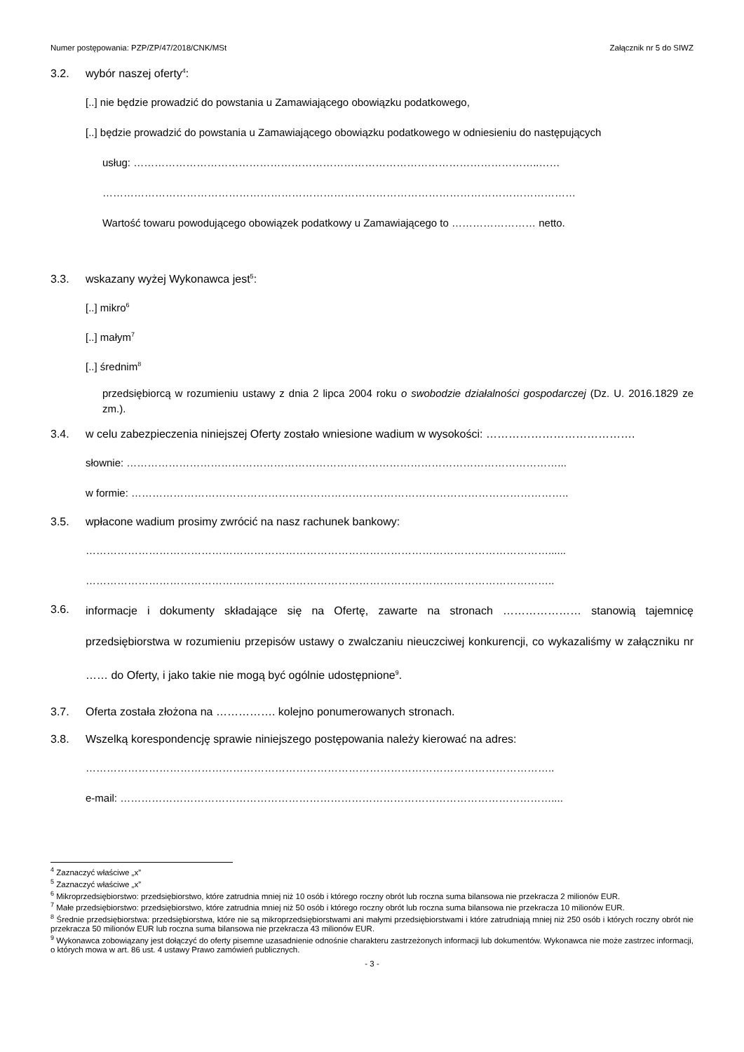Numer postępowania: PZP/ZP/47/2018/CNK/MSt Załącznik nr 5 do SIWZ
3.2. wybór naszej oferty<sup>4</sup>:
[..] nie będzie prowadzić do powstania u Zamawiającego obowiązku podatkowego,
[..] będzie prowadzić do powstania u Zamawiającego obowiązku podatkowego w odniesieniu do następujących
usług: ……………………………………………………………………………………………………..……
………………………………………………………………………………………………………………………
Wartość towaru powodującego obowiązek podatkowy u Zamawiającego to …………………… netto.
3.3. wskazany wyżej Wykonawca jest<sup>5</sup>:
[..] mikro<sup>6</sup>
[..] małym<sup>7</sup>
[..] średnim<sup>8</sup>
przedsiębiorcą w rozumieniu ustawy z dnia 2 lipca 2004 roku o swobodzie działalności gospodarczej (Dz. U. 2016.1829 ze zm.).
3.4. w celu zabezpieczenia niniejszej Oferty zostało wniesione wadium w wysokości: ………………………………….
słownie: ……………………………………………………………………………………………………………...
w formie: ……………………………………………………………………………………………………………..
3.5. wpłacone wadium prosimy zwrócić na nasz rachunek bankowy:
……………………………………………………………………………………………………………………......
……………………………………………………………………………………………………………………..
3.6. informacje i dokumenty składające się na Ofertę, zawarte na stronach ………………… stanowią tajemnicę przedsiębiorstwa w rozumieniu przepisów ustawy o zwalczaniu nieuczciwej konkurencji, co wykazaliśmy w załączniku nr …… do Oferty, i jako takie nie mogą być ogólnie udostępnione<sup>9</sup>.
3.7. Oferta została złożona na ……………. kolejno ponumerowanych stronach.
3.8. Wszelką korespondencję sprawie niniejszego postępowania należy kierować na adres:
……………………………………………………………………………………………………………………..
e-mail: ……………………………………………………………………………………………………………....
<sup>4</sup> Zaznaczyć właściwe „x”
<sup>5</sup> Zaznaczyć właściwe „x”
<sup>6</sup> Mikroprzedsiębiorstwo: przedsiębiorstwo, które zatrudnia mniej niż 10 osób i którego roczny obrót lub roczna suma bilansowa nie przekracza 2 milionów EUR.
<sup>7</sup> Małe przedsiębiorstwo: przedsiębiorstwo, które zatrudnia mniej niż 50 osób i którego roczny obrót lub roczna suma bilansowa nie przekracza 10 milionów EUR.
<sup>8</sup> Średnie przedsiębiorstwa: przedsiębiorstwa, które nie są mikroprzedsiębiorstwami ani małymi przedsiębiorstwami i które zatrudniają mniej niż 250 osób i których roczny obrót nie przekracza 50 milionów EUR lub roczna suma bilansowa nie przekracza 43 milionów EUR.
<sup>9</sup> Wykonawca zobowiązany jest dołączyć do oferty pisemne uzasadnienie odnośnie charakteru zastrzeżonych informacji lub dokumentów. Wykonawca nie może zastrzec informacji, o których mowa w art. 86 ust. 4 ustawy Prawo zamówień publicznych.
- 3 -